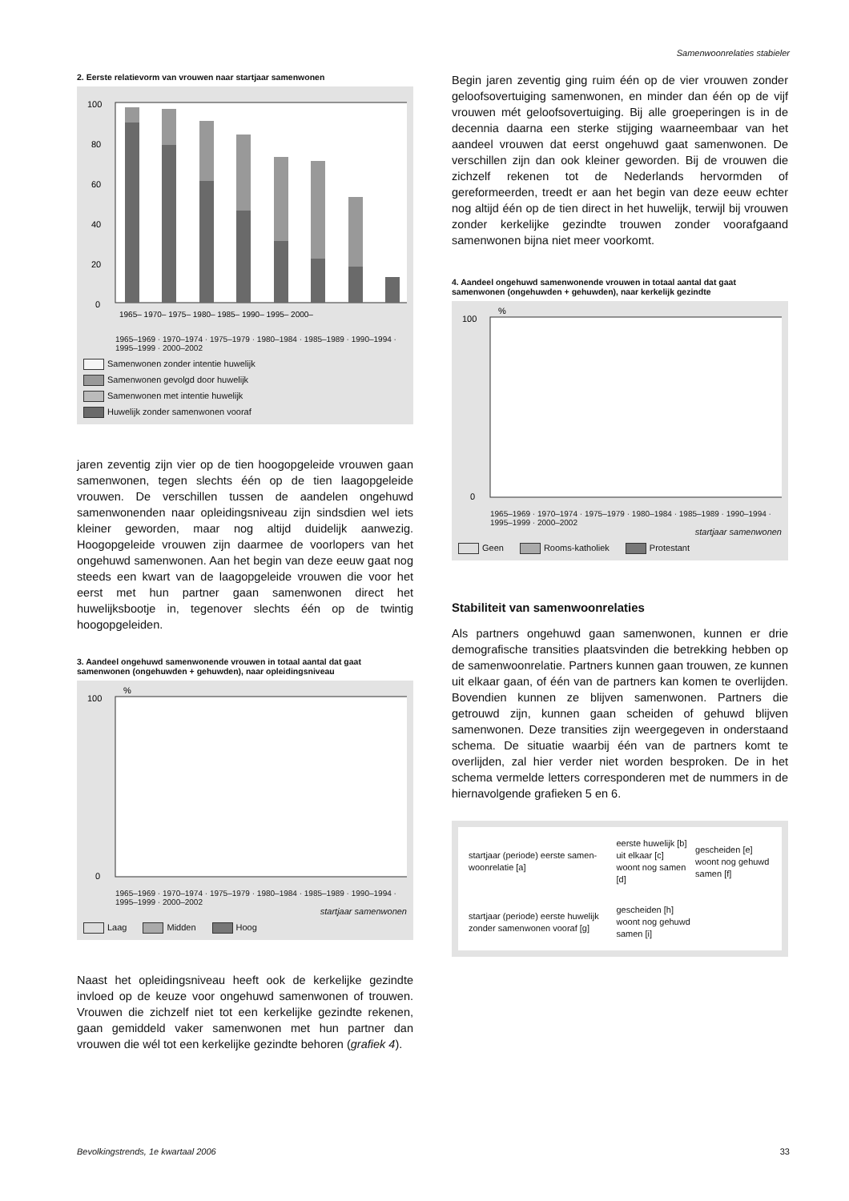Samenwoonrelaties stabieler
2. Eerste relatievorm van vrouwen naar startjaar samenwonen
100
80
60
40
20
0
1965– 1970– 1975– 1980– 1985– 1990– 1995– 2000–
1965–1969 · 1970–1974 · 1975–1979 · 1980–1984 · 1985–1989 · 1990–1994 · 1995–1999 · 2000–2002
Samenwonen zonder intentie huwelijk Samenwonen gevolgd door huwelijk Samenwonen met intentie huwelijk Huwelijk zonder samenwonen vooraf
jaren zeventig zijn vier op de tien hoogopgeleide vrouwen gaan samenwonen, tegen slechts één op de tien laagopgeleide vrouwen. De verschillen tussen de aandelen ongehuwd samenwonenden naar opleidingsniveau zijn sindsdien wel iets kleiner geworden, maar nog altijd duidelijk aanwezig. Hoogopgeleide vrouwen zijn daarmee de voorlopers van het ongehuwd samenwonen. Aan het begin van deze eeuw gaat nog steeds een kwart van de laagopgeleide vrouwen die voor het eerst met hun partner gaan samenwonen direct het huwelijksbootje in, tegenover slechts één op de twintig hoogopgeleiden.
3. Aandeel ongehuwd samenwonende vrouwen in totaal aantal dat gaat samenwonen (ongehuwden + gehuwden), naar opleidingsniveau
100
0
%
1965–1969 · 1970–1974 · 1975–1979 · 1980–1984 · 1985–1989 · 1990–1994 · 1995–1999 · 2000–2002
startjaar samenwonen
Laag Midden Hoog
Naast het opleidingsniveau heeft ook de kerkelijke gezindte invloed op de keuze voor ongehuwd samenwonen of trouwen. Vrouwen die zichzelf niet tot een kerkelijke gezindte rekenen, gaan gemiddeld vaker samenwonen met hun partner dan vrouwen die wél tot een kerkelijke gezindte behoren (grafiek 4).
Begin jaren zeventig ging ruim één op de vier vrouwen zonder geloofsovertuiging samenwonen, en minder dan één op de vijf vrouwen mét geloofsovertuiging. Bij alle groeperingen is in de decennia daarna een sterke stijging waarneembaar van het aandeel vrouwen dat eerst ongehuwd gaat samenwonen. De verschillen zijn dan ook kleiner geworden. Bij de vrouwen die zichzelf rekenen tot de Nederlands hervormden of gereformeerden, treedt er aan het begin van deze eeuw echter nog altijd één op de tien direct in het huwelijk, terwijl bij vrouwen zonder kerkelijke gezindte trouwen zonder voorafgaand samenwonen bijna niet meer voorkomt.
4. Aandeel ongehuwd samenwonende vrouwen in totaal aantal dat gaat samenwonen (ongehuwden + gehuwden), naar kerkelijk gezindte
100
0
%
1965–1969 · 1970–1974 · 1975–1979 · 1980–1984 · 1985–1989 · 1990–1994 · 1995–1999 · 2000–2002
startjaar samenwonen
Geen Rooms-katholiek Protestant
Stabiliteit van samenwoonrelaties
Als partners ongehuwd gaan samenwonen, kunnen er drie demografische transities plaatsvinden die betrekking hebben op de samenwoonrelatie. Partners kunnen gaan trouwen, ze kunnen uit elkaar gaan, of één van de partners kan komen te overlijden. Bovendien kunnen ze blijven samenwonen. Partners die getrouwd zijn, kunnen gaan scheiden of gehuwd blijven samenwonen. Deze transities zijn weergegeven in onderstaand schema. De situatie waarbij één van de partners komt te overlijden, zal hier verder niet worden besproken. De in het schema vermelde letters corresponderen met de nummers in de hiernavolgende grafieken 5 en 6.
| startjaar (periode) eerste samen-woonrelatie [a] | eerste huwelijk [b] uit elkaar [c] woont nog samen [d] | gescheiden [e] woont nog gehuwd samen [f] |
| startjaar (periode) eerste huwelijk zonder samenwonen vooraf [g] | gescheiden [h] woont nog gehuwd samen [i] | |
Bevolkingstrends, 1e kwartaal 2006 33